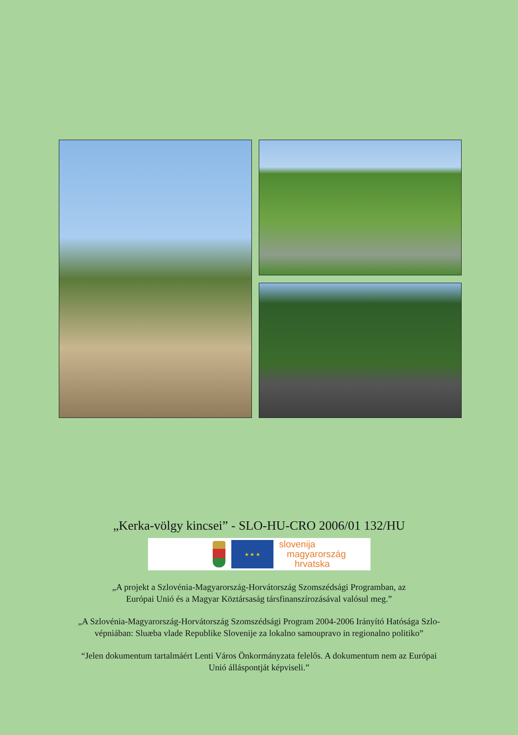„Kerka-völgy kincsei” - SLO-HU-CRO 2006/01 132/HU
★ ★ ★
slovenija
magyarország
hrvatska
„A projekt a Szlovénia-Magyarország-Horvátország Szomszédsági Programban, az
Európai Unió és a Magyar Köztársaság társfinanszírozásával valósul meg.”
„A Szlovénia-Magyarország-Horvátország Szomszédsági Program 2004-2006 Irányító Hatósága Szlo-
vépniában: Sluæba vlade Republike Slovenije za lokalno samoupravo in regionalno politiko”
“Jelen dokumentum tartalmáért Lenti Város Önkormányzata felelős. A dokumentum nem az Európai
Unió álláspontját képviseli.”